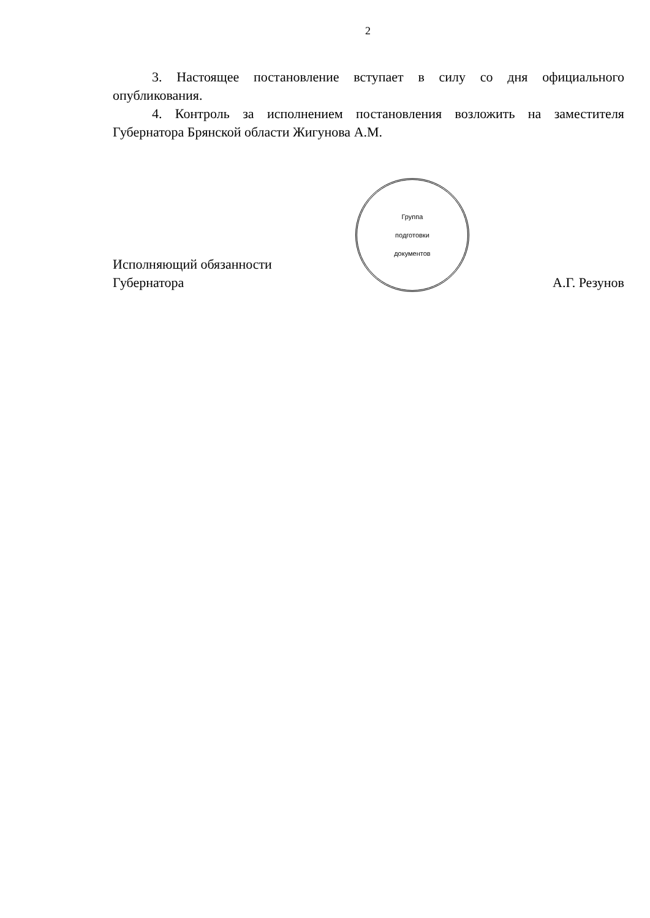2
3. Настоящее постановление вступает в силу со дня официального опубликования.
4. Контроль за исполнением постановления возложить на заместителя Губернатора Брянской области Жигунова А.М.
Исполняющий обязанности
Губернатора
Группа
подготовки
документов
А.Г. Резунов